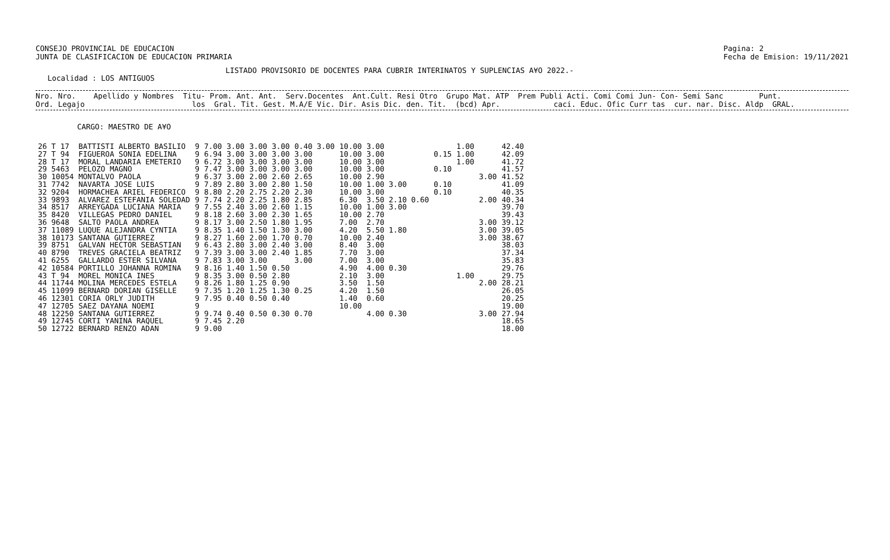CONSEJO PROVINCIAL DE EDUCACION
JUNTA DE CLASIFICACION DE EDUCACION PRIMARIA
Pagina: 2
Fecha de Emision: 19/11/2021
LISTADO PROVISORIO DE DOCENTES PARA CUBRIR INTERINATOS Y SUPLENCIAS A¥O 2022.-
Localidad : LOS ANTIGUOS
Nro. Nro. Apellido y Nombres Titu- Prom. Ant. Ant. Serv.Docentes Ant.Cult. Resi Otro Grupo Mat. ATP Prem Publi Acti. Comi Comi Jun- Con- Semi Sanc Punt. Ord. Legajo los Gral. Tit. Gest. M.A/E Vic. Dir. Asis Dic. den. Tit. (bcd) Apr. caci. Educ. Ofic Curr tas cur. nar. Disc. Aldp GRAL.
CARGO: MAESTRO DE A¥O
| 26 T 17 | BATTISTI ALBERTO BASILIO | 9 | 7.00 | 3.00 | 3.00 | 3.00 | 0.40 3.00 | 10.00 | 3.00 | | 1.00 | | 42.40 |
| 27 T 94 | FIGUEROA SONIA EDELINA | 9 | 6.94 | 3.00 | 3.00 | 3.00 | 3.00 | 10.00 | 3.00 | 0.15 | 1.00 | | 42.09 |
| 28 T 17 | MORAL LANDARIA EMETERIO | 9 | 6.72 | 3.00 | 3.00 | 3.00 | 3.00 | 10.00 | 3.00 | | 1.00 | | 41.72 |
| 29 5463 | PELOZO MAGNO | 9 | 7.47 | 3.00 | 3.00 | 3.00 | 3.00 | 10.00 | 3.00 | 0.10 | | | 41.57 |
| 30 10054 | MONTALVO PAOLA | 9 | 6.37 | 3.00 | 2.00 | 2.60 | 2.65 | 10.00 | 2.90 | | | 3.00 | 41.52 |
| 31 7742 | NAVARTA JOSE LUIS | 9 | 7.89 | 2.80 | 3.00 | 2.80 | 1.50 | 10.00 | 1.00 3.00 | 0.10 | | | 41.09 |
| 32 9204 | HORMACHEA ARIEL FEDERICO | 9 | 8.80 | 2.20 | 2.75 | 2.20 | 2.30 | 10.00 | 3.00 | 0.10 | | | 40.35 |
| 33 9893 | ALVAREZ ESTEFANIA SOLEDAD | 9 | 7.74 | 2.20 | 2.25 | 1.80 | 2.85 | 6.30 | 3.50 2.10 0.60 | | | 2.00 | 40.34 |
| 34 8517 | ARREYGADA LUCIANA MARIA | 9 | 7.55 | 2.40 | 3.00 | 2.60 | 1.15 | 10.00 | 1.00 3.00 | | | | 39.70 |
| 35 8420 | VILLEGAS PEDRO DANIEL | 9 | 8.18 | 2.60 | 3.00 | 2.30 | 1.65 | 10.00 | 2.70 | | | | 39.43 |
| 36 9648 | SALTO PAOLA ANDREA | 9 | 8.17 | 3.00 | 2.50 | 1.80 | 1.95 | 7.00 | 2.70 | | | 3.00 | 39.12 |
| 37 11089 | LUQUE ALEJANDRA CYNTIA | 9 | 8.35 | 1.40 | 1.50 | 1.30 | 3.00 | 4.20 | 5.50 1.80 | | | 3.00 | 39.05 |
| 38 10173 | SANTANA GUTIERREZ | 9 | 8.27 | 1.60 | 2.00 | 1.70 | 0.70 | 10.00 | 2.40 | | | 3.00 | 38.67 |
| 39 8751 | GALVAN HECTOR SEBASTIAN | 9 | 6.43 | 2.80 | 3.00 | 2.40 | 3.00 | 8.40 | 3.00 | | | | 38.03 |
| 40 8790 | TREVES GRACIELA BEATRIZ | 9 | 7.39 | 3.00 | 3.00 | 2.40 | 1.85 | 7.70 | 3.00 | | | | 37.34 |
| 41 6255 | GALLARDO ESTER SILVANA | 9 | 7.83 | 3.00 | 3.00 | | 3.00 | 7.00 | 3.00 | | | | 35.83 |
| 42 10584 | PORTILLO JOHANNA ROMINA | 9 | 8.16 | 1.40 | 1.50 | 0.50 | | 4.90 | 4.00 0.30 | | | | 29.76 |
| 43 T 94 | MOREL MONICA INES | 9 | 8.35 | 3.00 | 0.50 | 2.80 | | 2.10 | 3.00 | | 1.00 | | 29.75 |
| 44 11744 | MOLINA MERCEDES ESTELA | 9 | 8.26 | 1.80 | 1.25 | 0.90 | | 3.50 | 1.50 | | | 2.00 | 28.21 |
| 45 11099 | BERNARD DORIAN GISELLE | 9 | 7.35 | 1.20 | 1.25 | 1.30 | 0.25 | 4.20 | 1.50 | | | | 26.05 |
| 46 12301 | CORIA ORLY JUDITH | 9 | 7.95 | 0.40 | 0.50 | 0.40 | | 1.40 | 0.60 | | | | 20.25 |
| 47 12705 | SAEZ DAYANA NOEMI | 9 | | | | | | 10.00 | | | | | 19.00 |
| 48 12250 | SANTANA GUTIERREZ | 9 | 9.74 | 0.40 | 0.50 | 0.30 | 0.70 | | 4.00 0.30 | | | 3.00 | 27.94 |
| 49 12745 | CORTI YANINA RAQUEL | 9 | 7.45 | 2.20 | | | | | | | | | 18.65 |
| 50 12722 | BERNARD RENZO ADAN | 9 | 9.00 | | | | | | | | | | 18.00 |